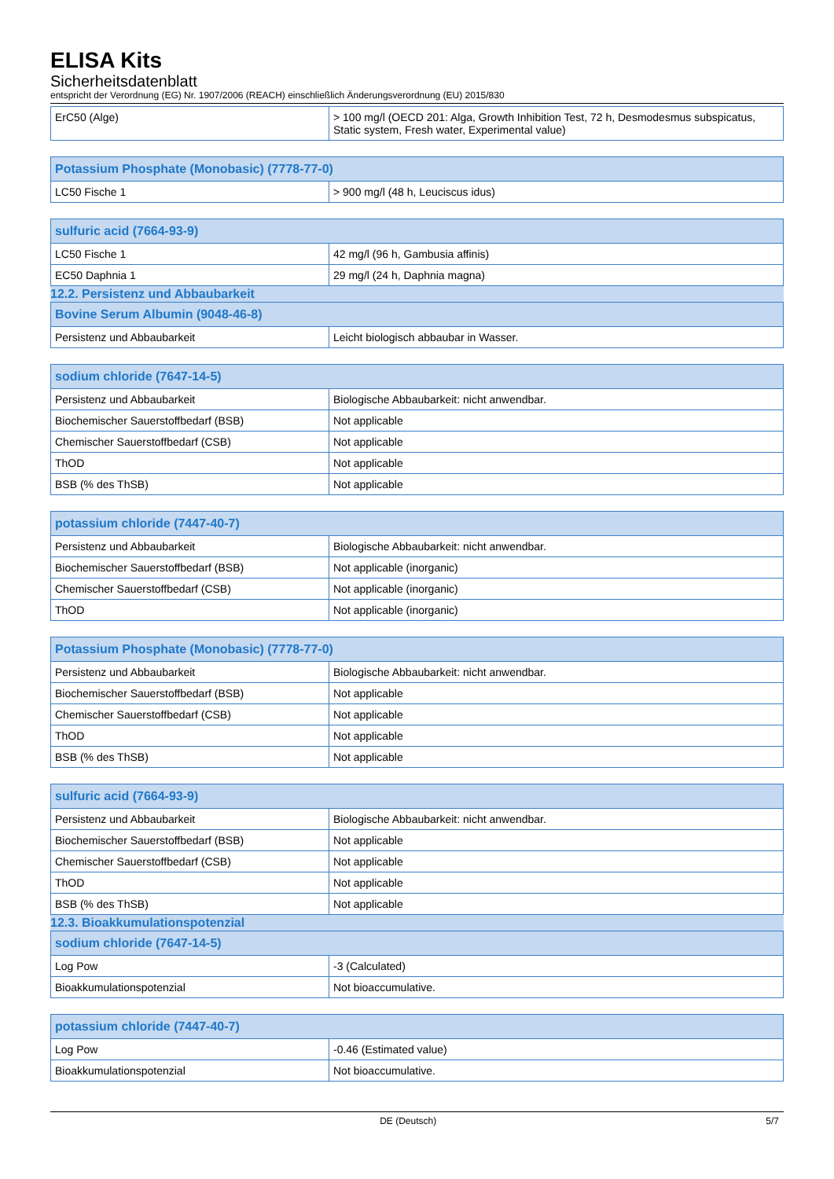ELISA Kits
Sicherheitsdatenblatt
entspricht der Verordnung (EG) Nr. 1907/2006 (REACH) einschließlich Änderungsverordnung (EU) 2015/830
| ErC50 (Alge) | > 100 mg/l (OECD 201: Alga, Growth Inhibition Test, 72 h, Desmodesmus subspicatus, Static system, Fresh water, Experimental value) |
| Potassium Phosphate (Monobasic) (7778-77-0) | |
| --- | --- |
| LC50 Fische 1 | > 900 mg/l (48 h, Leuciscus idus) |
| sulfuric acid (7664-93-9) | |
| --- | --- |
| LC50 Fische 1 | 42 mg/l (96 h, Gambusia affinis) |
| EC50 Daphnia 1 | 29 mg/l (24 h, Daphnia magna) |
12.2. Persistenz und Abbaubarkeit
| Bovine Serum Albumin (9048-46-8) | |
| --- | --- |
| Persistenz und Abbaubarkeit | Leicht biologisch abbaubar in Wasser. |
| sodium chloride (7647-14-5) | |
| --- | --- |
| Persistenz und Abbaubarkeit | Biologische Abbaubarkeit: nicht anwendbar. |
| Biochemischer Sauerstoffbedarf (BSB) | Not applicable |
| Chemischer Sauerstoffbedarf (CSB) | Not applicable |
| ThOD | Not applicable |
| BSB (% des ThSB) | Not applicable |
| potassium chloride (7447-40-7) | |
| --- | --- |
| Persistenz und Abbaubarkeit | Biologische Abbaubarkeit: nicht anwendbar. |
| Biochemischer Sauerstoffbedarf (BSB) | Not applicable (inorganic) |
| Chemischer Sauerstoffbedarf (CSB) | Not applicable (inorganic) |
| ThOD | Not applicable (inorganic) |
| Potassium Phosphate (Monobasic) (7778-77-0) | |
| --- | --- |
| Persistenz und Abbaubarkeit | Biologische Abbaubarkeit: nicht anwendbar. |
| Biochemischer Sauerstoffbedarf (BSB) | Not applicable |
| Chemischer Sauerstoffbedarf (CSB) | Not applicable |
| ThOD | Not applicable |
| BSB (% des ThSB) | Not applicable |
| sulfuric acid (7664-93-9) | |
| --- | --- |
| Persistenz und Abbaubarkeit | Biologische Abbaubarkeit: nicht anwendbar. |
| Biochemischer Sauerstoffbedarf (BSB) | Not applicable |
| Chemischer Sauerstoffbedarf (CSB) | Not applicable |
| ThOD | Not applicable |
| BSB (% des ThSB) | Not applicable |
12.3. Bioakkumulationspotenzial
| sodium chloride (7647-14-5) | |
| --- | --- |
| Log Pow | -3 (Calculated) |
| Bioakkumulationspotenzial | Not bioaccumulative. |
| potassium chloride (7447-40-7) | |
| --- | --- |
| Log Pow | -0.46 (Estimated value) |
| Bioakkumulationspotenzial | Not bioaccumulative. |
DE (Deutsch) 5/7